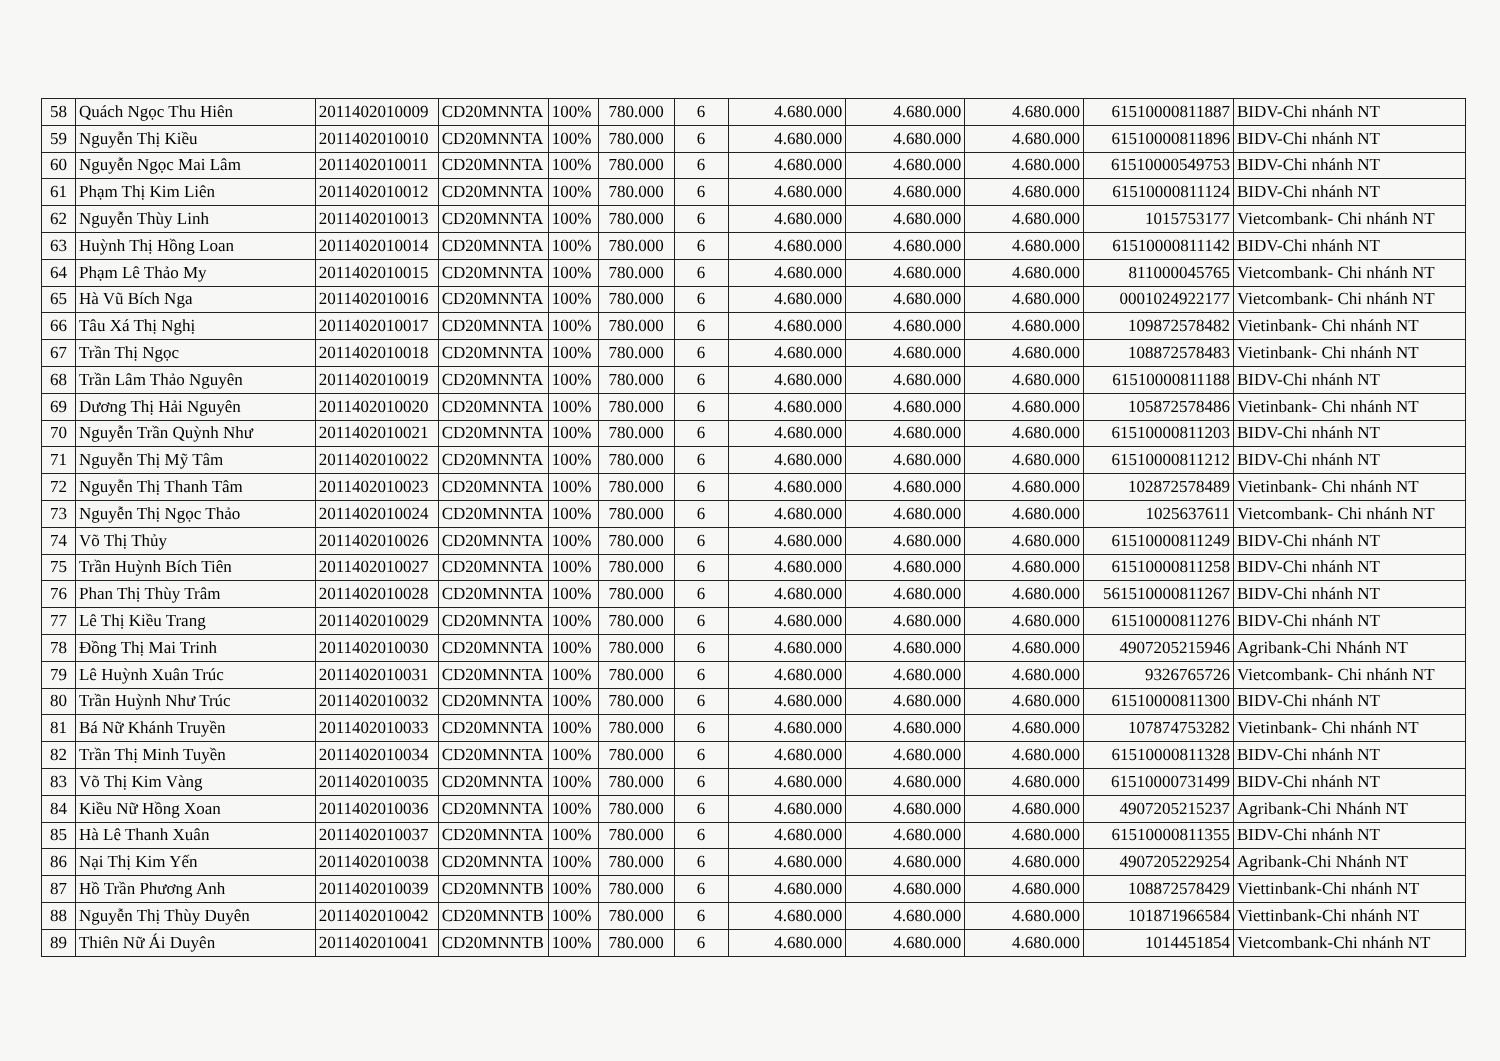| 58 | Quách Ngọc Thu Hiên | 2011402010009 | CD20MNNTA | 100% | 780.000 | 6 | 4.680.000 | 4.680.000 | 4.680.000 | 61510000811887 | BIDV-Chi nhánh NT |
| 59 | Nguyễn Thị Kiều | 2011402010010 | CD20MNNTA | 100% | 780.000 | 6 | 4.680.000 | 4.680.000 | 4.680.000 | 61510000811896 | BIDV-Chi nhánh NT |
| 60 | Nguyễn Ngọc Mai Lâm | 2011402010011 | CD20MNNTA | 100% | 780.000 | 6 | 4.680.000 | 4.680.000 | 4.680.000 | 61510000549753 | BIDV-Chi nhánh NT |
| 61 | Phạm Thị Kim Liên | 2011402010012 | CD20MNNTA | 100% | 780.000 | 6 | 4.680.000 | 4.680.000 | 4.680.000 | 61510000811124 | BIDV-Chi nhánh NT |
| 62 | Nguyễn Thùy Linh | 2011402010013 | CD20MNNTA | 100% | 780.000 | 6 | 4.680.000 | 4.680.000 | 4.680.000 | 1015753177 | Vietcombank- Chi nhánh NT |
| 63 | Huỳnh Thị Hồng Loan | 2011402010014 | CD20MNNTA | 100% | 780.000 | 6 | 4.680.000 | 4.680.000 | 4.680.000 | 61510000811142 | BIDV-Chi nhánh NT |
| 64 | Phạm Lê Thảo My | 2011402010015 | CD20MNNTA | 100% | 780.000 | 6 | 4.680.000 | 4.680.000 | 4.680.000 | 811000045765 | Vietcombank- Chi nhánh NT |
| 65 | Hà Vũ Bích Nga | 2011402010016 | CD20MNNTA | 100% | 780.000 | 6 | 4.680.000 | 4.680.000 | 4.680.000 | 0001024922177 | Vietcombank- Chi nhánh NT |
| 66 | Tâu Xá Thị Nghị | 2011402010017 | CD20MNNTA | 100% | 780.000 | 6 | 4.680.000 | 4.680.000 | 4.680.000 | 109872578482 | Vietinbank- Chi nhánh NT |
| 67 | Trần Thị Ngọc | 2011402010018 | CD20MNNTA | 100% | 780.000 | 6 | 4.680.000 | 4.680.000 | 4.680.000 | 108872578483 | Vietinbank- Chi nhánh NT |
| 68 | Trần Lâm Thảo Nguyên | 2011402010019 | CD20MNNTA | 100% | 780.000 | 6 | 4.680.000 | 4.680.000 | 4.680.000 | 61510000811188 | BIDV-Chi nhánh NT |
| 69 | Dương Thị Hải Nguyên | 2011402010020 | CD20MNNTA | 100% | 780.000 | 6 | 4.680.000 | 4.680.000 | 4.680.000 | 105872578486 | Vietinbank- Chi nhánh NT |
| 70 | Nguyễn Trần Quỳnh Như | 2011402010021 | CD20MNNTA | 100% | 780.000 | 6 | 4.680.000 | 4.680.000 | 4.680.000 | 61510000811203 | BIDV-Chi nhánh NT |
| 71 | Nguyễn Thị Mỹ Tâm | 2011402010022 | CD20MNNTA | 100% | 780.000 | 6 | 4.680.000 | 4.680.000 | 4.680.000 | 61510000811212 | BIDV-Chi nhánh NT |
| 72 | Nguyễn Thị Thanh Tâm | 2011402010023 | CD20MNNTA | 100% | 780.000 | 6 | 4.680.000 | 4.680.000 | 4.680.000 | 102872578489 | Vietinbank- Chi nhánh NT |
| 73 | Nguyễn Thị Ngọc Thảo | 2011402010024 | CD20MNNTA | 100% | 780.000 | 6 | 4.680.000 | 4.680.000 | 4.680.000 | 1025637611 | Vietcombank- Chi nhánh NT |
| 74 | Võ Thị Thủy | 2011402010026 | CD20MNNTA | 100% | 780.000 | 6 | 4.680.000 | 4.680.000 | 4.680.000 | 61510000811249 | BIDV-Chi nhánh NT |
| 75 | Trần Huỳnh Bích Tiên | 2011402010027 | CD20MNNTA | 100% | 780.000 | 6 | 4.680.000 | 4.680.000 | 4.680.000 | 61510000811258 | BIDV-Chi nhánh NT |
| 76 | Phan Thị Thùy Trâm | 2011402010028 | CD20MNNTA | 100% | 780.000 | 6 | 4.680.000 | 4.680.000 | 4.680.000 | 561510000811267 | BIDV-Chi nhánh NT |
| 77 | Lê Thị Kiều Trang | 2011402010029 | CD20MNNTA | 100% | 780.000 | 6 | 4.680.000 | 4.680.000 | 4.680.000 | 61510000811276 | BIDV-Chi nhánh NT |
| 78 | Đồng Thị Mai Trinh | 2011402010030 | CD20MNNTA | 100% | 780.000 | 6 | 4.680.000 | 4.680.000 | 4.680.000 | 4907205215946 | Agribank-Chi Nhánh NT |
| 79 | Lê Huỳnh Xuân Trúc | 2011402010031 | CD20MNNTA | 100% | 780.000 | 6 | 4.680.000 | 4.680.000 | 4.680.000 | 9326765726 | Vietcombank- Chi nhánh NT |
| 80 | Trần Huỳnh Như Trúc | 2011402010032 | CD20MNNTA | 100% | 780.000 | 6 | 4.680.000 | 4.680.000 | 4.680.000 | 61510000811300 | BIDV-Chi nhánh NT |
| 81 | Bá Nữ Khánh Truyền | 2011402010033 | CD20MNNTA | 100% | 780.000 | 6 | 4.680.000 | 4.680.000 | 4.680.000 | 107874753282 | Vietinbank- Chi nhánh NT |
| 82 | Trần Thị Minh Tuyền | 2011402010034 | CD20MNNTA | 100% | 780.000 | 6 | 4.680.000 | 4.680.000 | 4.680.000 | 61510000811328 | BIDV-Chi nhánh NT |
| 83 | Võ Thị Kim Vàng | 2011402010035 | CD20MNNTA | 100% | 780.000 | 6 | 4.680.000 | 4.680.000 | 4.680.000 | 61510000731499 | BIDV-Chi nhánh NT |
| 84 | Kiều Nữ Hồng Xoan | 2011402010036 | CD20MNNTA | 100% | 780.000 | 6 | 4.680.000 | 4.680.000 | 4.680.000 | 4907205215237 | Agribank-Chi Nhánh NT |
| 85 | Hà Lê Thanh Xuân | 2011402010037 | CD20MNNTA | 100% | 780.000 | 6 | 4.680.000 | 4.680.000 | 4.680.000 | 61510000811355 | BIDV-Chi nhánh NT |
| 86 | Nại Thị Kim Yến | 2011402010038 | CD20MNNTA | 100% | 780.000 | 6 | 4.680.000 | 4.680.000 | 4.680.000 | 4907205229254 | Agribank-Chi Nhánh NT |
| 87 | Hồ Trần Phương Anh | 2011402010039 | CD20MNNTB | 100% | 780.000 | 6 | 4.680.000 | 4.680.000 | 4.680.000 | 108872578429 | Viettinbank-Chi nhánh NT |
| 88 | Nguyễn Thị Thùy Duyên | 2011402010042 | CD20MNNTB | 100% | 780.000 | 6 | 4.680.000 | 4.680.000 | 4.680.000 | 101871966584 | Viettinbank-Chi nhánh NT |
| 89 | Thiên Nữ Ái Duyên | 2011402010041 | CD20MNNTB | 100% | 780.000 | 6 | 4.680.000 | 4.680.000 | 4.680.000 | 1014451854 | Vietcombank-Chi nhánh NT |